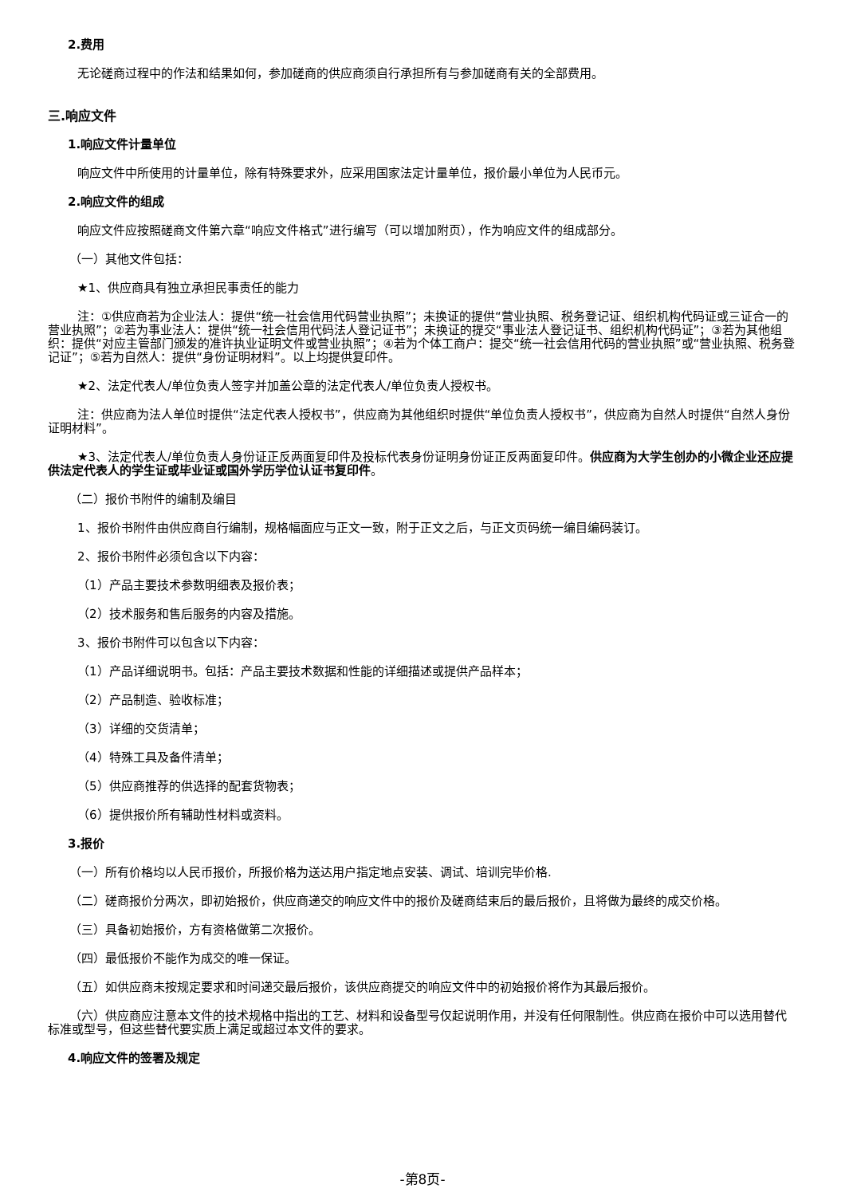2.费用
无论磋商过程中的作法和结果如何，参加磋商的供应商须自行承担所有与参加磋商有关的全部费用。
三.响应文件
1.响应文件计量单位
响应文件中所使用的计量单位，除有特殊要求外，应采用国家法定计量单位，报价最小单位为人民币元。
2.响应文件的组成
响应文件应按照磋商文件第六章“响应文件格式”进行编写（可以增加附页），作为响应文件的组成部分。
（一）其他文件包括：
★1、供应商具有独立承担民事责任的能力
注：①供应商若为企业法人：提供“统一社会信用代码营业执照”；未换证的提供“营业执照、税务登记证、组织机构代码证或三证合一的营业执照”；②若为事业法人：提供“统一社会信用代码法人登记证书”；未换证的提交“事业法人登记证书、组织机构代码证”；③若为其他组织：提供“对应主管部门颁发的准许执业证明文件或营业执照”；④若为个体工商户：提交“统一社会信用代码的营业执照”或“营业执照、税务登记证”；⑤若为自然人：提供“身份证明材料”。以上均提供复印件。
★2、法定代表人/单位负责人签字并加盖公章的法定代表人/单位负责人授权书。
注：供应商为法人单位时提供“法定代表人授权书”，供应商为其他组织时提供“单位负责人授权书”，供应商为自然人时提供“自然人身份证明材料”。
★3、法定代表人/单位负责人身份证正反两面复印件及投标代表身份证明身份证正反两面复印件。供应商为大学生创办的小微企业还应提供法定代表人的学生证或毕业证或国外学历学位认证书复印件。
（二）报价书附件的编制及编目
1、报价书附件由供应商自行编制，规格幅面应与正文一致，附于正文之后，与正文页码统一编目编码装订。
2、报价书附件必须包含以下内容：
（1）产品主要技术参数明细表及报价表；
（2）技术服务和售后服务的内容及措施。
3、报价书附件可以包含以下内容：
（1）产品详细说明书。包括：产品主要技术数据和性能的详细描述或提供产品样本；
（2）产品制造、验收标准；
（3）详细的交货清单；
（4）特殊工具及备件清单；
（5）供应商推荐的供选择的配套货物表；
（6）提供报价所有辅助性材料或资料。
3.报价
（一）所有价格均以人民币报价，所报价格为送达用户指定地点安装、调试、培训完毕价格.
（二）磋商报价分两次，即初始报价，供应商递交的响应文件中的报价及磋商结束后的最后报价，且将做为最终的成交价格。
（三）具备初始报价，方有资格做第二次报价。
（四）最低报价不能作为成交的唯一保证。
（五）如供应商未按规定要求和时间递交最后报价，该供应商提交的响应文件中的初始报价将作为其最后报价。
（六）供应商应注意本文件的技术规格中指出的工艺、材料和设备型号仅起说明作用，并没有任何限制性。供应商在报价中可以选用替代标准或型号，但这些替代要实质上满足或超过本文件的要求。
4.响应文件的签署及规定
-第8页-